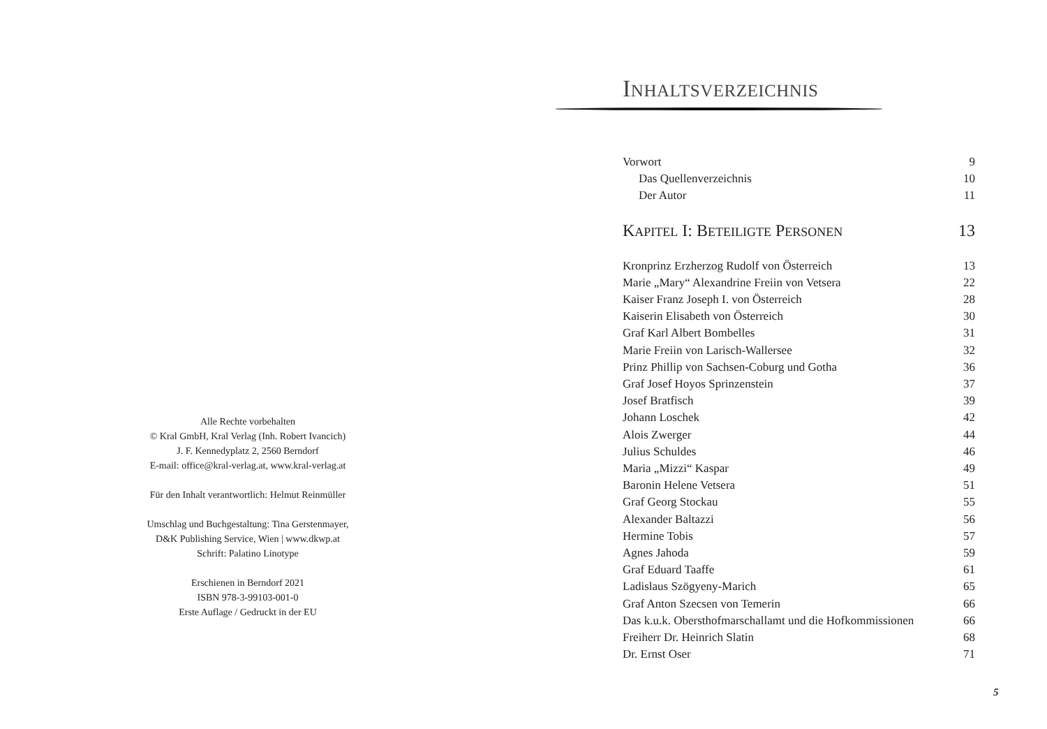Alle Rechte vorbehalten
© Kral GmbH, Kral Verlag (Inh. Robert Ivancich)
J. F. Kennedyplatz 2, 2560 Berndorf
E-mail: office@kral-verlag.at, www.kral-verlag.at
Für den Inhalt verantwortlich: Helmut Reinmüller
Umschlag und Buchgestaltung: Tina Gerstenmayer,
D&K Publishing Service, Wien | www.dkwp.at
Schrift: Palatino Linotype
Erschienen in Berndorf 2021
ISBN 978-3-99103-001-0
Erste Auflage / Gedruckt in der EU
INHALTSVERZEICHNIS
Vorwort 9
Das Quellenverzeichnis 10
Der Autor 11
KAPITEL I: BETEILIGTE PERSONEN 13
Kronprinz Erzherzog Rudolf von Österreich 13
Marie „Mary“ Alexandrine Freiin von Vetsera 22
Kaiser Franz Joseph I. von Österreich 28
Kaiserin Elisabeth von Österreich 30
Graf Karl Albert Bombelles 31
Marie Freiin von Larisch-Wallersee 32
Prinz Phillip von Sachsen-Coburg und Gotha 36
Graf Josef Hoyos Sprinzenstein 37
Josef Bratfisch 39
Johann Loschek 42
Alois Zwerger 44
Julius Schuldes 46
Maria „Mizzi“ Kaspar 49
Baronin Helene Vetsera 51
Graf Georg Stockau 55
Alexander Baltazzi 56
Hermine Tobis 57
Agnes Jahoda 59
Graf Eduard Taaffe 61
Ladislaus Szögyeny-Marich 65
Graf Anton Szecsen von Temerin 66
Das k.u.k. Obersthofmarschallamt und die Hofkommissionen 66
Freiherr Dr. Heinrich Slatin 68
Dr. Ernst Oser 71
5